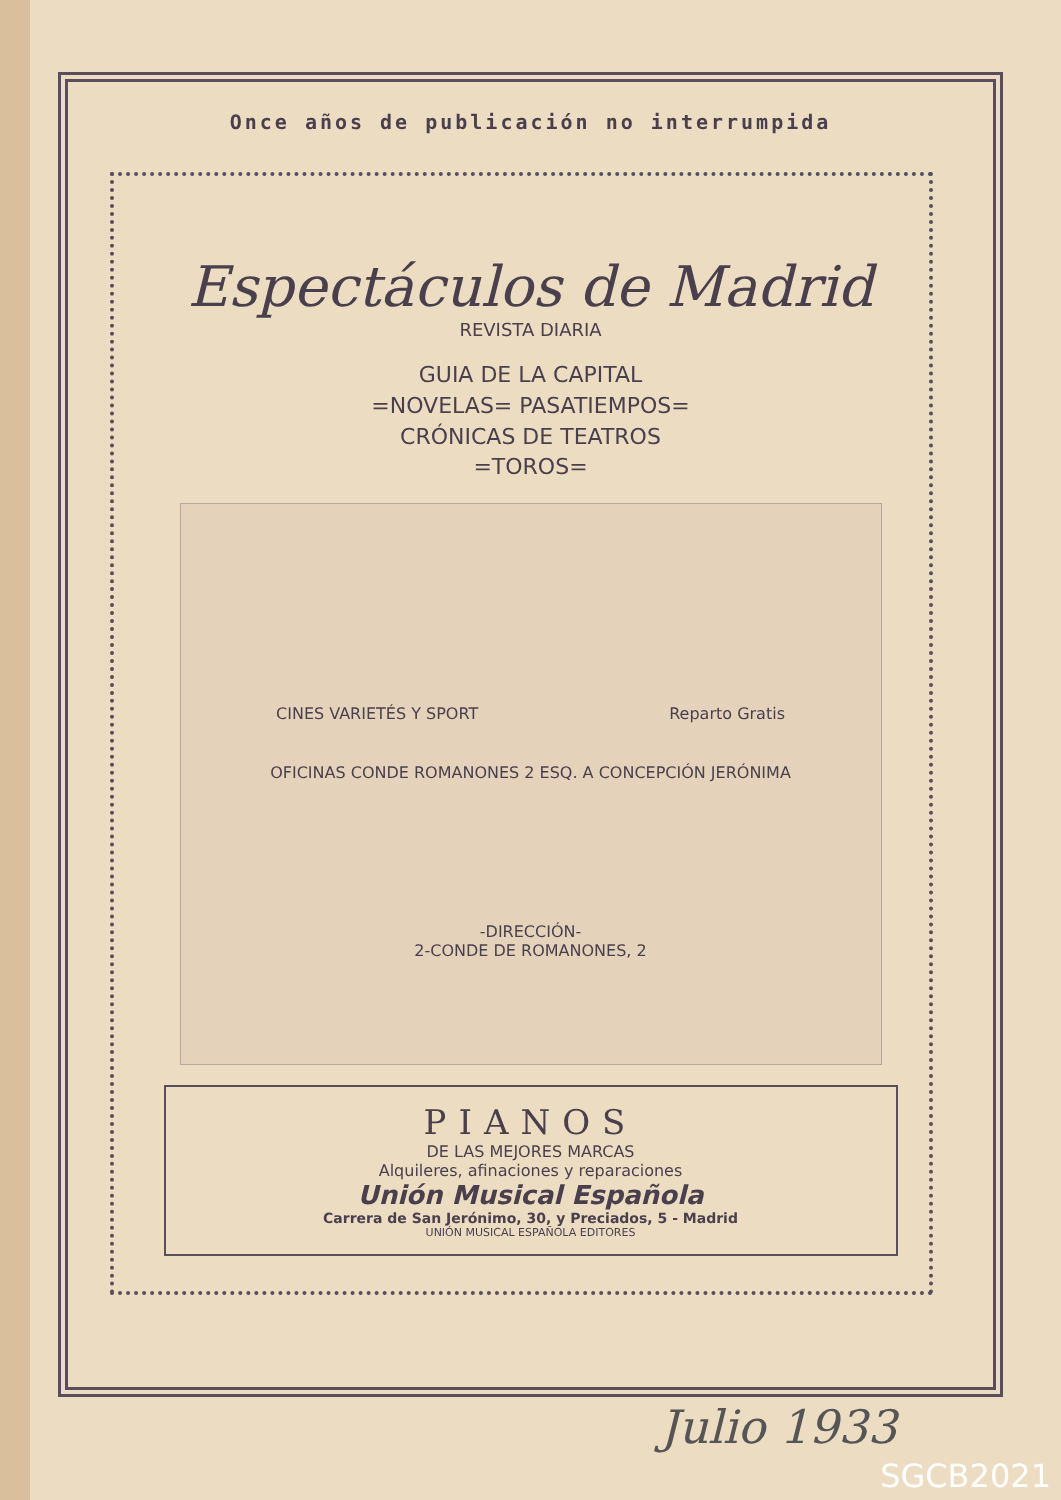Once años de publicación no interrumpida
Espectáculos de Madrid
REVISTA DIARIA
GUIA DE LA CAPITAL
=NOVELAS= PASATIEMPOS=
CRÓNICAS DE TEATROS
=TOROS=
CINES VARIETÉS Y SPORT Reparto Gratis
OFICINAS CONDE ROMANONES 2 ESQ. A CONCEPCIÓN JERÓNIMA
-DIRECCIÓN-
2-CONDE DE ROMANONES, 2
PIANOS
DE LAS MEJORES MARCAS
Alquileres, afinaciones y reparaciones
Unión Musical Española
Carrera de San Jerónimo, 30, y Preciados, 5 - Madrid
UNIÓN MUSICAL ESPAÑOLA EDITORES
Julio 1933
SGCB2021